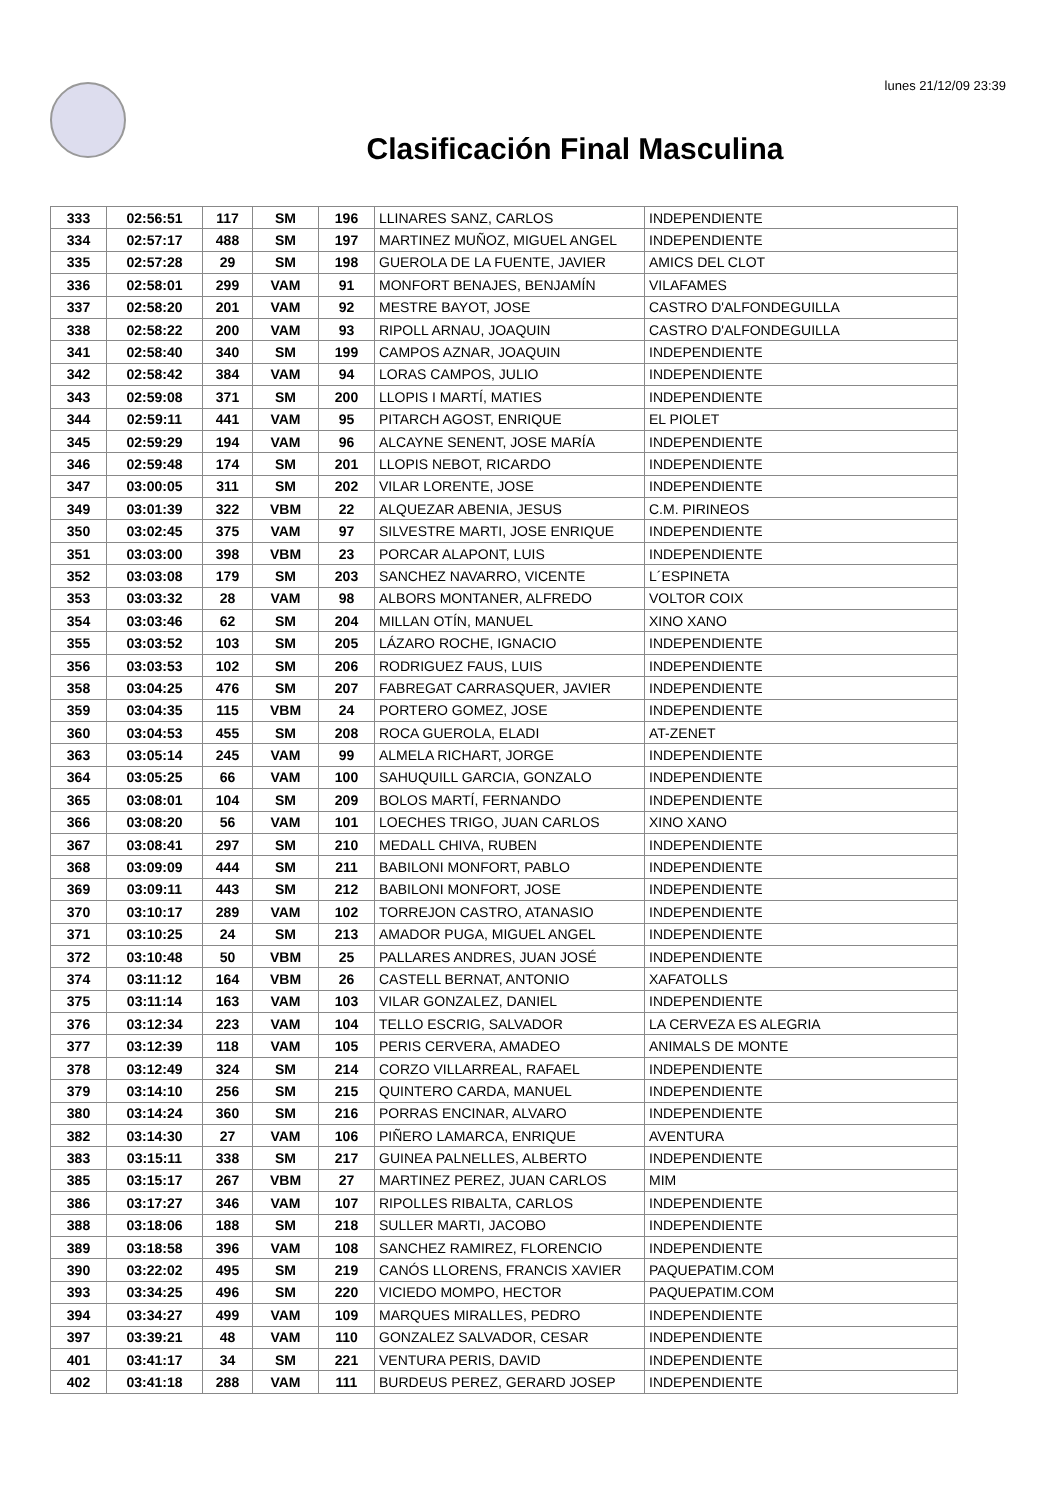lunes 21/12/09 23:39
Clasificación Final Masculina
| 333 | 02:56:51 | 117 | SM | 196 | LLINARES SANZ, CARLOS | INDEPENDIENTE |
| 334 | 02:57:17 | 488 | SM | 197 | MARTINEZ MUÑOZ, MIGUEL ANGEL | INDEPENDIENTE |
| 335 | 02:57:28 | 29 | SM | 198 | GUEROLA DE LA FUENTE, JAVIER | AMICS DEL CLOT |
| 336 | 02:58:01 | 299 | VAM | 91 | MONFORT BENAJES, BENJAMÍN | VILAFAMES |
| 337 | 02:58:20 | 201 | VAM | 92 | MESTRE BAYOT, JOSE | CASTRO D'ALFONDEGUILLA |
| 338 | 02:58:22 | 200 | VAM | 93 | RIPOLL ARNAU, JOAQUIN | CASTRO D'ALFONDEGUILLA |
| 341 | 02:58:40 | 340 | SM | 199 | CAMPOS AZNAR, JOAQUIN | INDEPENDIENTE |
| 342 | 02:58:42 | 384 | VAM | 94 | LORAS CAMPOS, JULIO | INDEPENDIENTE |
| 343 | 02:59:08 | 371 | SM | 200 | LLOPIS I MARTÍ, MATIES | INDEPENDIENTE |
| 344 | 02:59:11 | 441 | VAM | 95 | PITARCH AGOST, ENRIQUE | EL PIOLET |
| 345 | 02:59:29 | 194 | VAM | 96 | ALCAYNE SENENT, JOSE MARÍA | INDEPENDIENTE |
| 346 | 02:59:48 | 174 | SM | 201 | LLOPIS NEBOT, RICARDO | INDEPENDIENTE |
| 347 | 03:00:05 | 311 | SM | 202 | VILAR LORENTE, JOSE | INDEPENDIENTE |
| 349 | 03:01:39 | 322 | VBM | 22 | ALQUEZAR ABENIA, JESUS | C.M. PIRINEOS |
| 350 | 03:02:45 | 375 | VAM | 97 | SILVESTRE MARTI, JOSE ENRIQUE | INDEPENDIENTE |
| 351 | 03:03:00 | 398 | VBM | 23 | PORCAR ALAPONT, LUIS | INDEPENDIENTE |
| 352 | 03:03:08 | 179 | SM | 203 | SANCHEZ NAVARRO, VICENTE | L´ESPINETA |
| 353 | 03:03:32 | 28 | VAM | 98 | ALBORS MONTANER, ALFREDO | VOLTOR COIX |
| 354 | 03:03:46 | 62 | SM | 204 | MILLAN OTÍN, MANUEL | XINO XANO |
| 355 | 03:03:52 | 103 | SM | 205 | LÁZARO ROCHE, IGNACIO | INDEPENDIENTE |
| 356 | 03:03:53 | 102 | SM | 206 | RODRIGUEZ FAUS, LUIS | INDEPENDIENTE |
| 358 | 03:04:25 | 476 | SM | 207 | FABREGAT CARRASQUER, JAVIER | INDEPENDIENTE |
| 359 | 03:04:35 | 115 | VBM | 24 | PORTERO GOMEZ, JOSE | INDEPENDIENTE |
| 360 | 03:04:53 | 455 | SM | 208 | ROCA GUEROLA, ELADI | AT-ZENET |
| 363 | 03:05:14 | 245 | VAM | 99 | ALMELA RICHART, JORGE | INDEPENDIENTE |
| 364 | 03:05:25 | 66 | VAM | 100 | SAHUQUILL GARCIA, GONZALO | INDEPENDIENTE |
| 365 | 03:08:01 | 104 | SM | 209 | BOLOS MARTÍ, FERNANDO | INDEPENDIENTE |
| 366 | 03:08:20 | 56 | VAM | 101 | LOECHES TRIGO, JUAN CARLOS | XINO XANO |
| 367 | 03:08:41 | 297 | SM | 210 | MEDALL CHIVA, RUBEN | INDEPENDIENTE |
| 368 | 03:09:09 | 444 | SM | 211 | BABILONI MONFORT, PABLO | INDEPENDIENTE |
| 369 | 03:09:11 | 443 | SM | 212 | BABILONI MONFORT, JOSE | INDEPENDIENTE |
| 370 | 03:10:17 | 289 | VAM | 102 | TORREJON CASTRO, ATANASIO | INDEPENDIENTE |
| 371 | 03:10:25 | 24 | SM | 213 | AMADOR PUGA, MIGUEL ANGEL | INDEPENDIENTE |
| 372 | 03:10:48 | 50 | VBM | 25 | PALLARES ANDRES, JUAN JOSÉ | INDEPENDIENTE |
| 374 | 03:11:12 | 164 | VBM | 26 | CASTELL BERNAT, ANTONIO | XAFATOLLS |
| 375 | 03:11:14 | 163 | VAM | 103 | VILAR GONZALEZ, DANIEL | INDEPENDIENTE |
| 376 | 03:12:34 | 223 | VAM | 104 | TELLO ESCRIG, SALVADOR | LA CERVEZA ES ALEGRIA |
| 377 | 03:12:39 | 118 | VAM | 105 | PERIS CERVERA, AMADEO | ANIMALS DE MONTE |
| 378 | 03:12:49 | 324 | SM | 214 | CORZO VILLARREAL, RAFAEL | INDEPENDIENTE |
| 379 | 03:14:10 | 256 | SM | 215 | QUINTERO CARDA, MANUEL | INDEPENDIENTE |
| 380 | 03:14:24 | 360 | SM | 216 | PORRAS ENCINAR, ALVARO | INDEPENDIENTE |
| 382 | 03:14:30 | 27 | VAM | 106 | PIÑERO LAMARCA, ENRIQUE | AVENTURA |
| 383 | 03:15:11 | 338 | SM | 217 | GUINEA PALNELLES, ALBERTO | INDEPENDIENTE |
| 385 | 03:15:17 | 267 | VBM | 27 | MARTINEZ PEREZ, JUAN CARLOS | MIM |
| 386 | 03:17:27 | 346 | VAM | 107 | RIPOLLES RIBALTA, CARLOS | INDEPENDIENTE |
| 388 | 03:18:06 | 188 | SM | 218 | SULLER MARTI, JACOBO | INDEPENDIENTE |
| 389 | 03:18:58 | 396 | VAM | 108 | SANCHEZ RAMIREZ, FLORENCIO | INDEPENDIENTE |
| 390 | 03:22:02 | 495 | SM | 219 | CANÓS LLORENS, FRANCIS XAVIER | PAQUEPATIM.COM |
| 393 | 03:34:25 | 496 | SM | 220 | VICIEDO MOMPO, HECTOR | PAQUEPATIM.COM |
| 394 | 03:34:27 | 499 | VAM | 109 | MARQUES MIRALLES, PEDRO | INDEPENDIENTE |
| 397 | 03:39:21 | 48 | VAM | 110 | GONZALEZ SALVADOR, CESAR | INDEPENDIENTE |
| 401 | 03:41:17 | 34 | SM | 221 | VENTURA PERIS, DAVID | INDEPENDIENTE |
| 402 | 03:41:18 | 288 | VAM | 111 | BURDEUS PEREZ, GERARD JOSEP | INDEPENDIENTE |